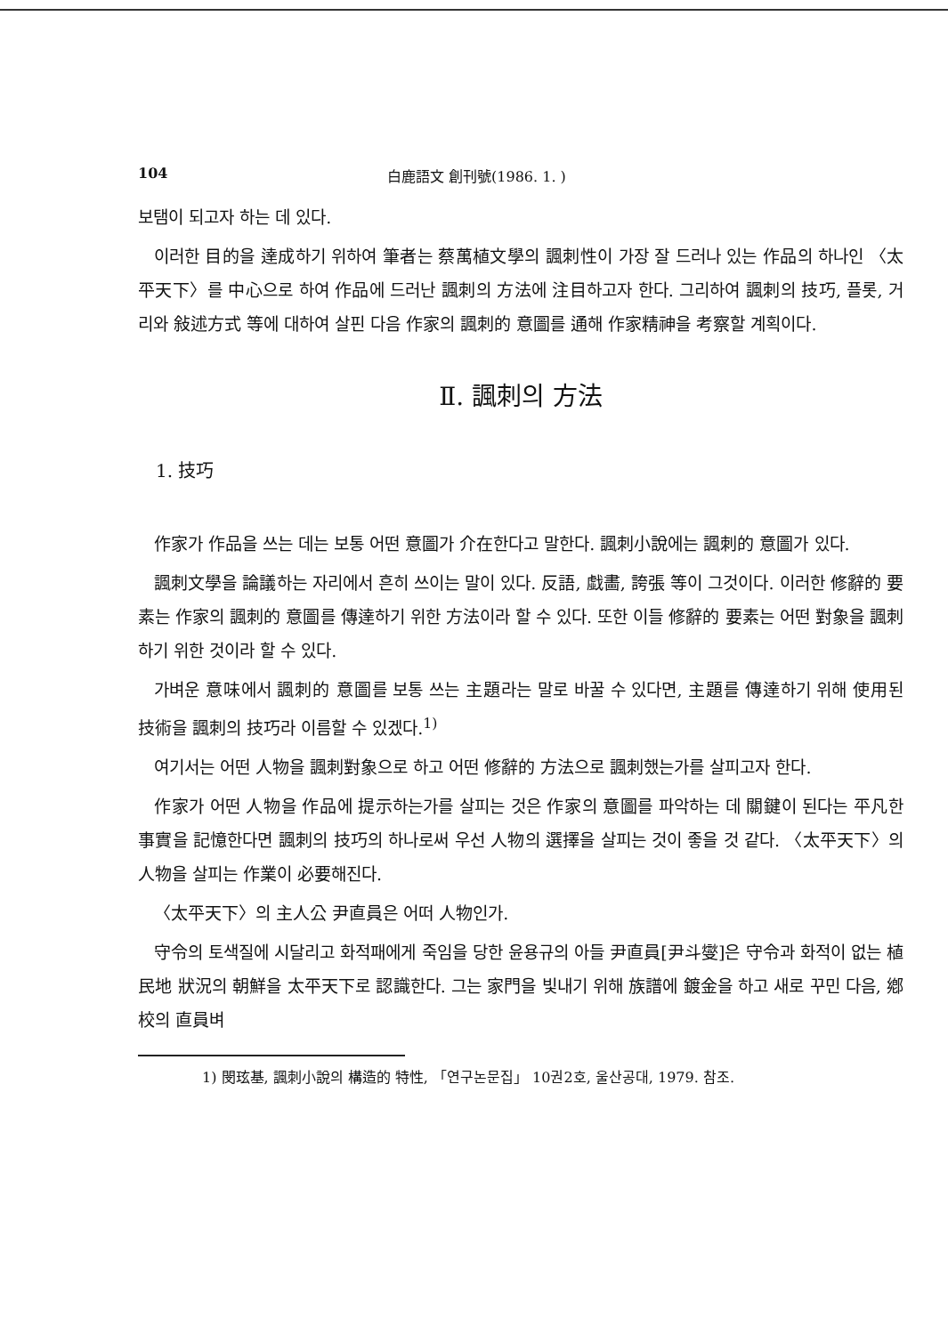104 白鹿語文 創刊號(1986. 1. )
보탬이 되고자 하는 데 있다.
이러한 目的을 達成하기 위하여 筆者는 蔡萬植文學의 諷刺性이 가장 잘 드러나 있는 作品의 하나인 〈太平天下〉를 中心으로 하여 作品에 드러난 諷刺의 方法에 注目하고자 한다. 그리하여 諷刺의 技巧, 플롯, 거리와 敍述方式 等에 대하여 살핀 다음 作家의 諷刺的 意圖를 通해 作家精神을 考察할 계획이다.
Ⅱ. 諷刺의 方法
1. 技巧
作家가 作品을 쓰는 데는 보통 어떤 意圖가 介在한다고 말한다. 諷刺小說에는 諷刺的 意圖가 있다.
諷刺文學을 論議하는 자리에서 흔히 쓰이는 말이 있다. 反語, 戱畵, 誇張 等이 그것이다. 이러한 修辭的 要素는 作家의 諷刺的 意圖를 傳達하기 위한 方法이라 할 수 있다. 또한 이들 修辭的 要素는 어떤 對象을 諷刺하기 위한 것이라 할 수 있다.
가벼운 意味에서 諷刺的 意圖를 보통 쓰는 主題라는 말로 바꿀 수 있다면, 主題를 傳達하기 위해 使用된 技術을 諷刺의 技巧라 이름할 수 있겠다.<sup>1)</sup>
여기서는 어떤 人物을 諷刺對象으로 하고 어떤 修辭的 方法으로 諷刺했는가를 살피고자 한다.
作家가 어떤 人物을 作品에 提示하는가를 살피는 것은 作家의 意圖를 파악하는 데 關鍵이 된다는 平凡한 事實을 記憶한다면 諷刺의 技巧의 하나로써 우선 人物의 選擇을 살피는 것이 좋을 것 같다. 〈太平天下〉의 人物을 살피는 作業이 必要해진다.
〈太平天下〉의 主人公 尹直員은 어떠 人物인가.
守令의 토색질에 시달리고 화적패에게 죽임을 당한 윤용규의 아들 尹直員[尹斗燮]은 守令과 화적이 없는 植民地 狀況의 朝鮮을 太平天下로 認識한다. 그는 家門을 빛내기 위해 族譜에 鍍金을 하고 새로 꾸민 다음, 鄕校의 直員벼
1) 閔玹基, 諷刺小說의 構造的 特性, 「연구논문집」 10권2호, 울산공대, 1979. 참조.